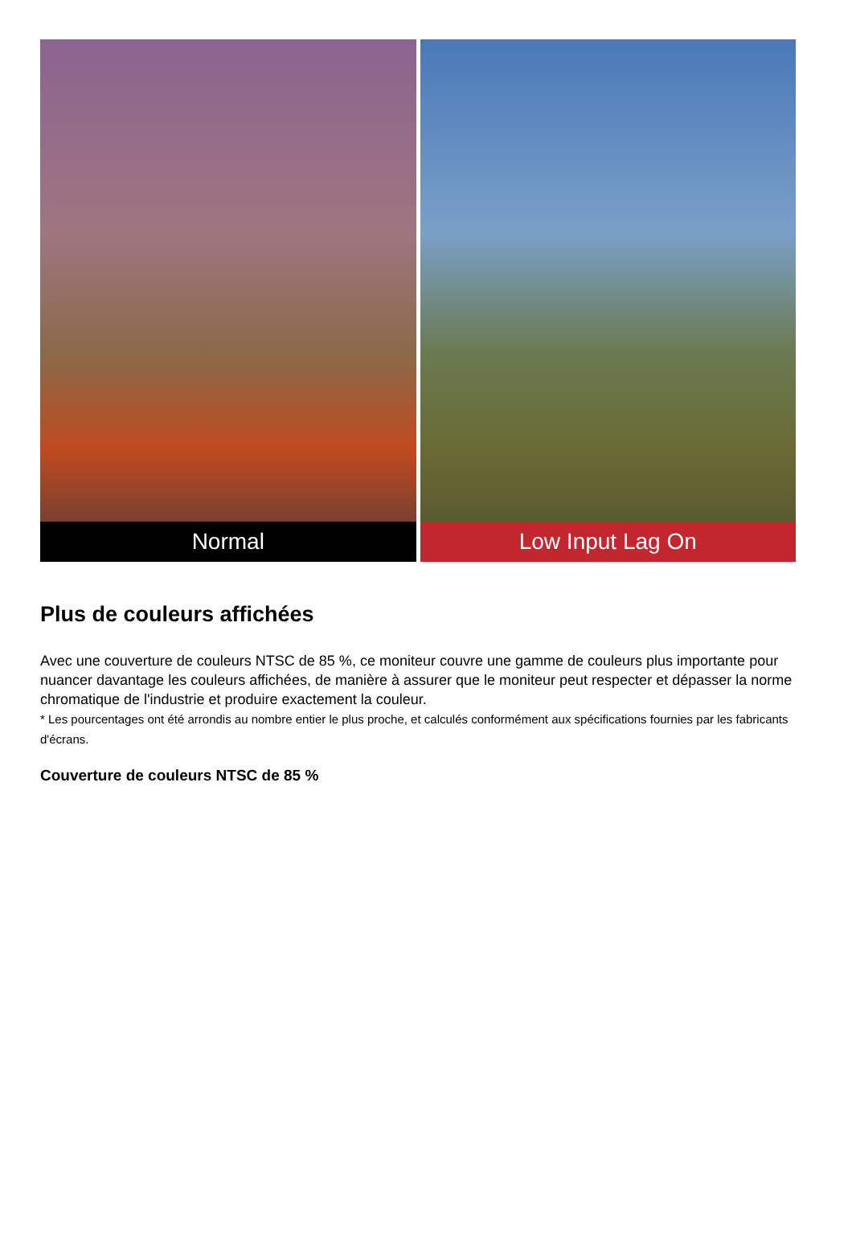Normal Low Input Lag On
Plus de couleurs affichées
Avec une couverture de couleurs NTSC de 85 %, ce moniteur couvre une gamme de couleurs plus importante pour nuancer davantage les couleurs affichées, de manière à assurer que le moniteur peut respecter et dépasser la norme chromatique de l'industrie et produire exactement la couleur.
* Les pourcentages ont été arrondis au nombre entier le plus proche, et calculés conformément aux spécifications fournies par les fabricants d'écrans.
Couverture de couleurs NTSC de 85 %